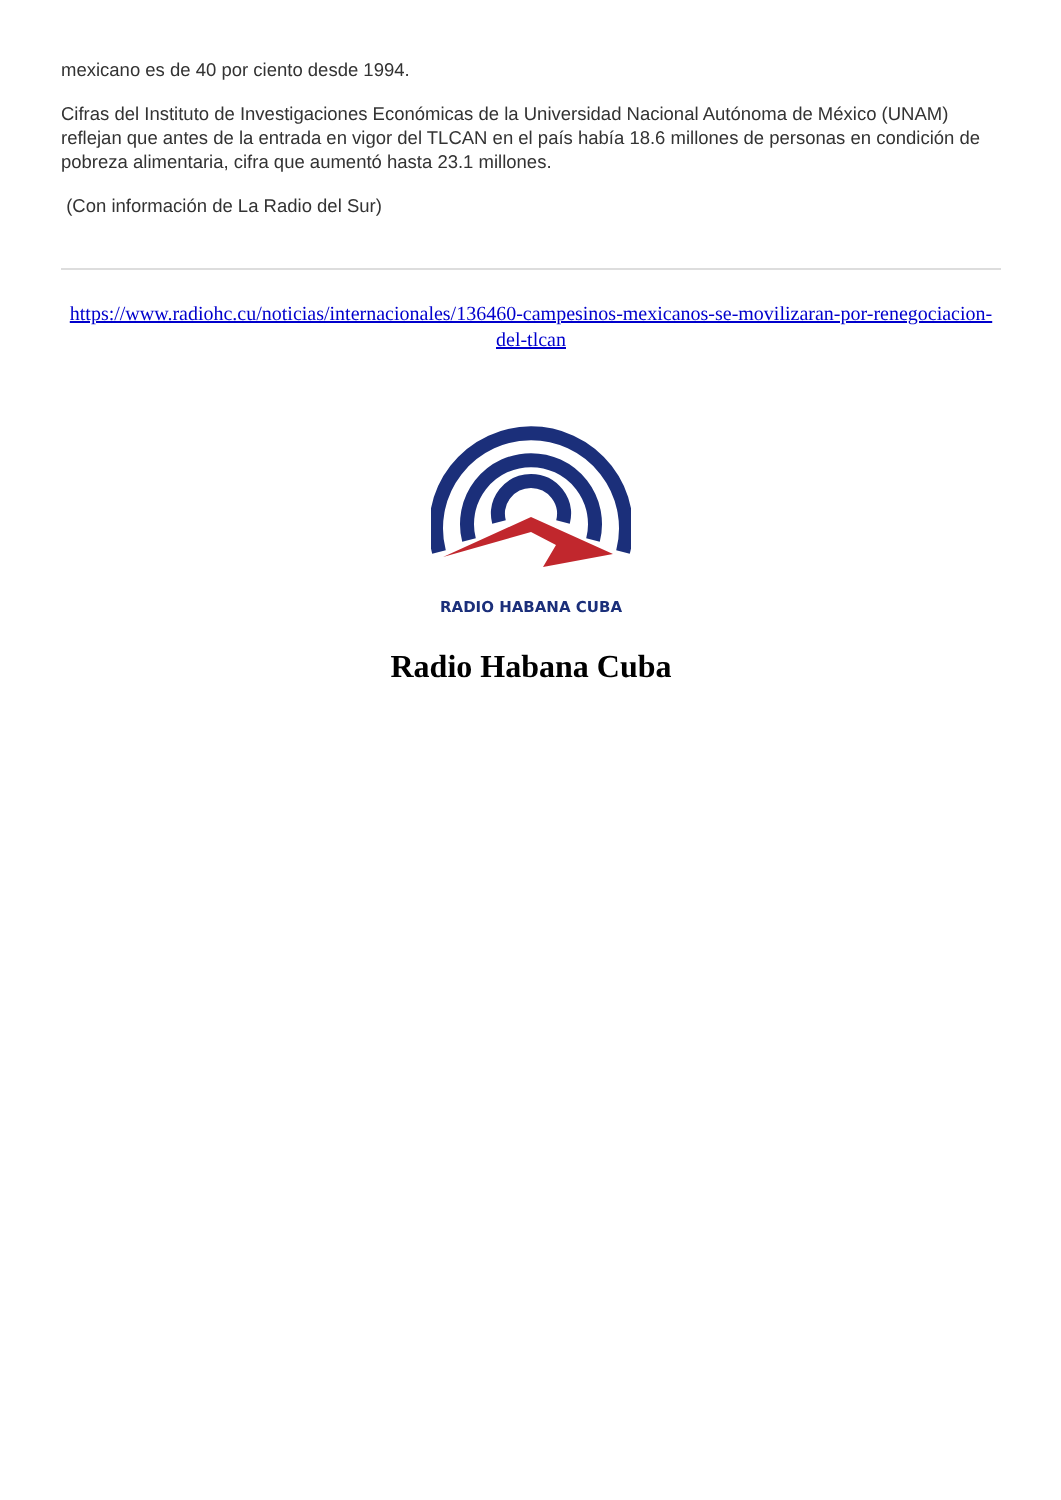mexicano es de 40 por ciento desde 1994.
Cifras del Instituto de Investigaciones Económicas de la Universidad Nacional Autónoma de México (UNAM) reflejan que antes de la entrada en vigor del TLCAN en el país había 18.6 millones de personas en condición de pobreza alimentaria, cifra que aumentó hasta 23.1 millones.
(Con información de La Radio del Sur)
https://www.radiohc.cu/noticias/internacionales/136460-campesinos-mexicanos-se-movilizaran-por-renegociacion-del-tlcan
RADIO HABANA CUBA
Radio Habana Cuba